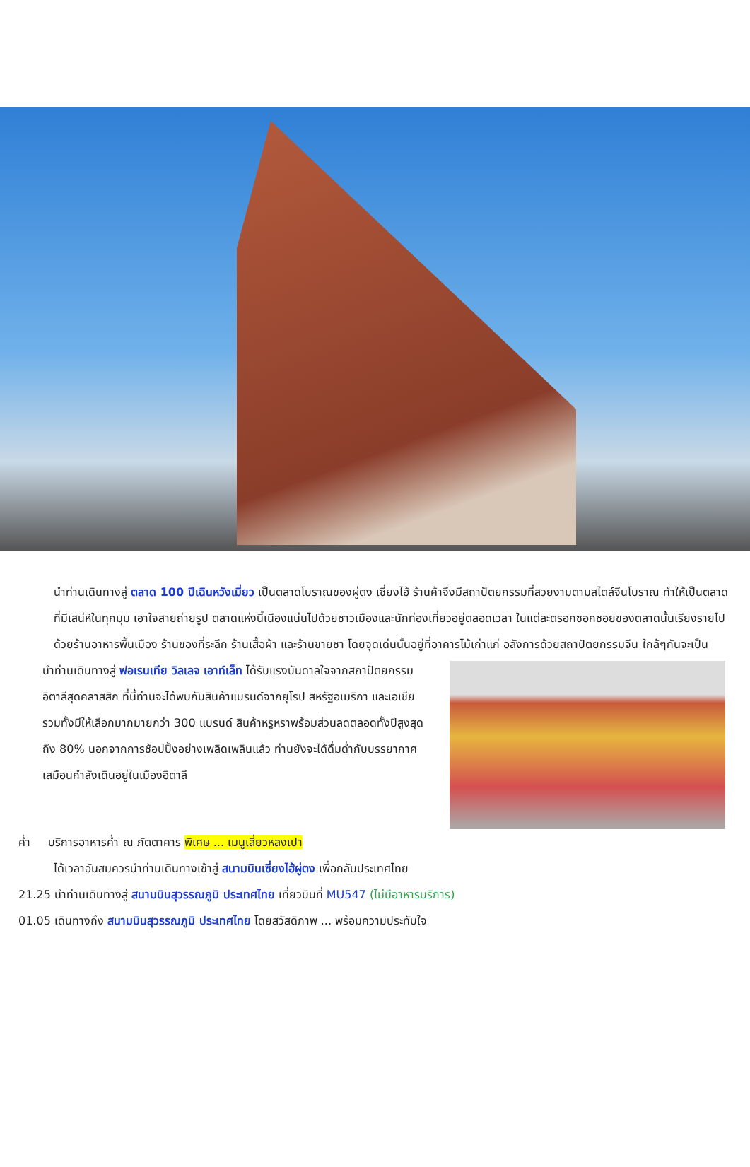นำท่านเดินทางสู่ ตลาด 100 ปีเฉินหวังเมี่ยว เป็นตลาดโบราณของผู่ตง เซี่ยงไฮ้ ร้านค้าจึงมีสถาปัตยกรรมที่สวยงามตามสไตล์จีนโบราณ ทำให้เป็นตลาดที่มีเสน่ห์ในทุกมุม เอาใจสายถ่ายรูป ตลาดแห่งนี้เนืองแน่นไปด้วยชาวเมืองและนักท่องเที่ยวอยู่ตลอดเวลา ในแต่ละตรอกซอกซอยของตลาดนั้นเรียงรายไปด้วยร้านอาหารพื้นเมือง ร้านของที่ระลึก ร้านเสื้อผ้า และร้านขายชา โดยจุดเด่นนั้นอยู่ที่อาคารไม้เก่าแก่ อลังการด้วยสถาปัตยกรรมจีน ใกล้ๆกันจะเป็น
นำท่านเดินทางสู่ ฟอเรนเทีย วิลเลจ เอาท์เล็ท ได้รับแรงบันดาลใจจากสถาปัตยกรรมอิตาลีสุดคลาสสิก ที่นี้ท่านจะได้พบกับสินค้าแบรนด์จากยุโรป สหรัฐอเมริกา และเอเชีย รวมทั้งมีให้เลือกมากมายกว่า 300 แบรนด์ สินค้าหรูหราพร้อมส่วนลดตลอดทั้งปีสูงสุดถึง 80% นอกจากการช้อปปิ้งอย่างเพลิดเพลินแล้ว ท่านยังจะได้ดื่มด่ำกับบรรยากาศเสมือนกำลังเดินอยู่ในเมืองอิตาลี
ค่ำ บริการอาหารค่ำ ณ ภัตตาคาร พิเศษ ... เมนูเสี่ยวหลงเปา
ได้เวลาอันสมควรนำท่านเดินทางเข้าสู่ สนามบินเซี่ยงไฮ้ผู่ตง เพื่อกลับประเทศไทย
21.25 นำท่านเดินทางสู่ สนามบินสุวรรณภูมิ ประเทศไทย เที่ยวบินที่ MU547 (ไม่มีอาหารบริการ)
01.05 เดินทางถึง สนามบินสุวรรณภูมิ ประเทศไทย โดยสวัสดิภาพ ... พร้อมความประทับใจ